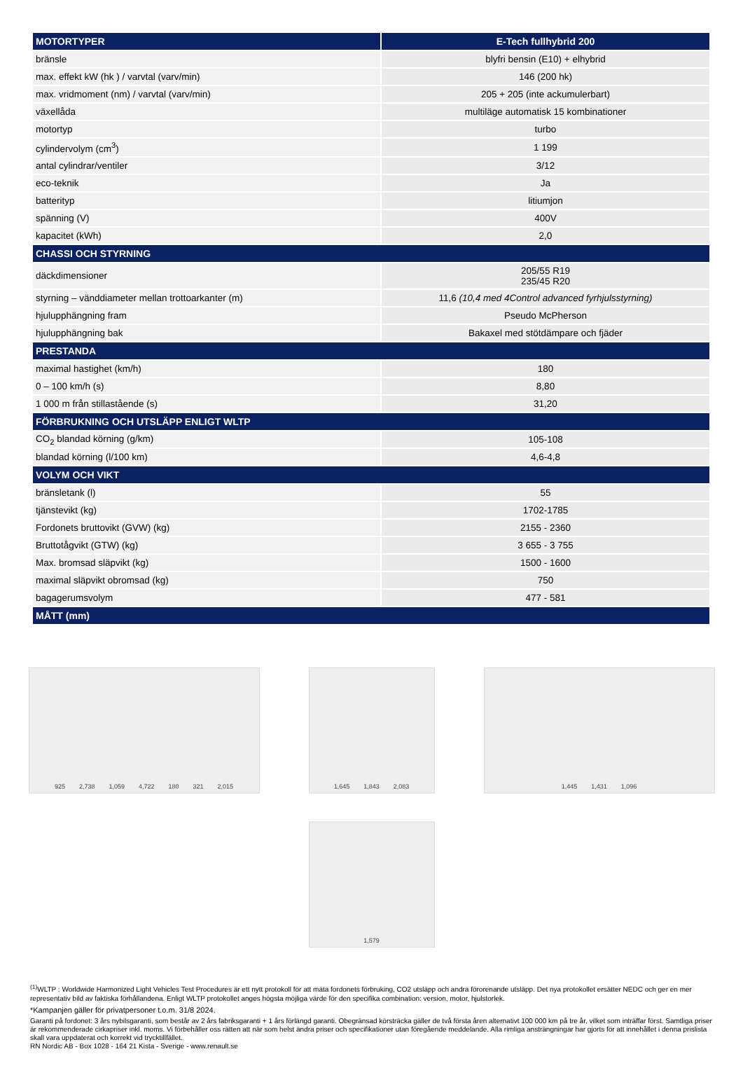| MOTORTYPER | E-Tech fullhybrid 200 |
| --- | --- |
| bränsle | blyfri bensin (E10) + elhybrid |
| max. effekt kW (hk ) / varvtal (varv/min) | 146 (200 hk) |
| max. vridmoment (nm) / varvtal (varv/min) | 205 + 205 (inte ackumulerbart) |
| växellåda | multiläge automatisk 15 kombinationer |
| motortyp | turbo |
| cylindervolym (cm<sup>3</sup>) | 1 199 |
| antal cylindrar/ventiler | 3/12 |
| eco-teknik | Ja |
| batterityp | litiumjon |
| spänning (V) | 400V |
| kapacitet (kWh) | 2,0 |
| CHASSI OCH STYRNING | |
| däckdimensioner | 205/55 R19 235/45 R20 |
| styrning – vänddiameter mellan trottoarkanter (m) | 11,6 (10,4 med 4Control advanced fyrhjulsstyrning) |
| hjulupphängning fram | Pseudo McPherson |
| hjulupphängning bak | Bakaxel med stötdämpare och fjäder |
| PRESTANDA | |
| maximal hastighet (km/h) | 180 |
| 0 – 100 km/h (s) | 8,80 |
| 1 000 m från stillastående (s) | 31,20 |
| FÖRBRUKNING OCH UTSLÄPP ENLIGT WLTP | |
| CO<sub>2</sub> blandad körning (g/km) | 105-108 |
| blandad körning (l/100 km) | 4,6-4,8 |
| VOLYM OCH VIKT | |
| bränsletank (l) | 55 |
| tjänstevikt (kg) | 1702-1785 |
| Fordonets bruttovikt (GVW) (kg) | 2155 - 2360 |
| Bruttotågvikt (GTW) (kg) | 3 655 - 3 755 |
| Max. bromsad släpvikt (kg) | 1500 - 1600 |
| maximal släpvikt obromsad (kg) | 750 |
| bagagerumsvolym | 477 - 581 |
| MÅTT (mm) | |
925 2,738 1,059 4,722 180 321 2,015
1,645 1,843 2,083
1,445 1,431 1,096
1,579
<sup>(1)</sup> WLTP : Worldwide Harmonized Light Vehicles Test Procedures är ett nytt protokoll för att mäta fordonets förbruking, CO2 utsläpp och andra förorenande utsläpp. Det nya protokollet ersätter NEDC och ger en mer representativ bild av faktiska förhållandena. Enligt WLTP protokollet anges högsta möjliga värde för den specifika combination: version, motor, hjulstorlek.
*Kampanjen gäller för privatpersoner t.o.m. 31/8 2024.
Garanti på fordonet: 3 års nybilsgaranti, som består av 2 års fabriksgaranti + 1 års förlängd garanti. Obegränsad körsträcka gäller de två första åren alternativt 100 000 km på tre år, vilket som inträffar först. Samtliga priser är rekommenderade cirkapriser inkl. moms. Vi förbehåller oss rätten att när som helst ändra priser och specifikationer utan föregående meddelande. Alla rimliga ansträngningar har gjorts för att innehållet i denna prislista skall vara uppdaterat och korrekt vid trycktillfället.
RN Nordic AB - Box 1028 - 164 21 Kista - Sverige - www.renault.se